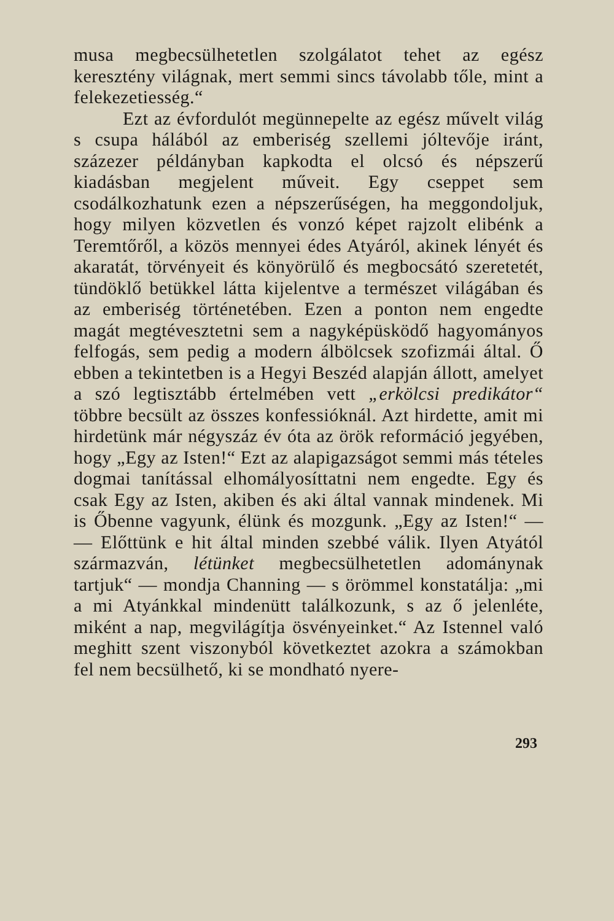musa megbecsülhetetlen szolgálatot tehet az egész keresztény világnak, mert semmi sincs távolabb tőle, mint a felekezetiesség.“
Ezt az évfordulót megünnepelte az egész művelt világ s csupa hálából az emberiség szellemi jóltevője iránt, százezer példányban kapkodta el olcsó és népszerű kiadásban megjelent műveit. Egy cseppet sem csodálkozhatunk ezen a népszerűségen, ha meggondoljuk, hogy milyen közvetlen és vonzó képet rajzolt elibénk a Teremtőről, a közös mennyei édes Atyáról, akinek lényét és akaratát, törvényeit és könyörülő és megbocsátó szeretetét, tündöklő betükkel látta kijelentve a természet világában és az emberiség történetében. Ezen a ponton nem engedte magát megtévesztetni sem a nagyképüsködő hagyományos felfogás, sem pedig a modern álbölcsek szofizmái által. Ő ebben a tekintetben is a Hegyi Beszéd alapján állott, amelyet a szó legtisztább értelmében vett „erkölcsi predikátor“ többre becsült az összes konfessióknál. Azt hirdette, amit mi hirdetünk már négyszáz év óta az örök reformáció jegyében, hogy „Egy az Isten!“ Ezt az alapigazságot semmi más tételes dogmai tanítással elhomályosíttatni nem engedte. Egy és csak Egy az Isten, akiben és aki által vannak mindenek. Mi is Őbenne vagyunk, élünk és mozgunk. „Egy az Isten!“ — — Előttünk e hit által minden szebbé válik. Ilyen Atyától származván, létünket megbecsülhetetlen adománynak tartjuk“ — mondja Channing — s örömmel konstatálja: „mi a mi Atyánkkal mindenütt találkozunk, s az ő jelenléte, miként a nap, megvilágítja ösvényeinket.“ Az Istennel való meghitt szent viszonyból következtet azokra a számokban fel nem becsülhető, ki se mondható nyere-
293